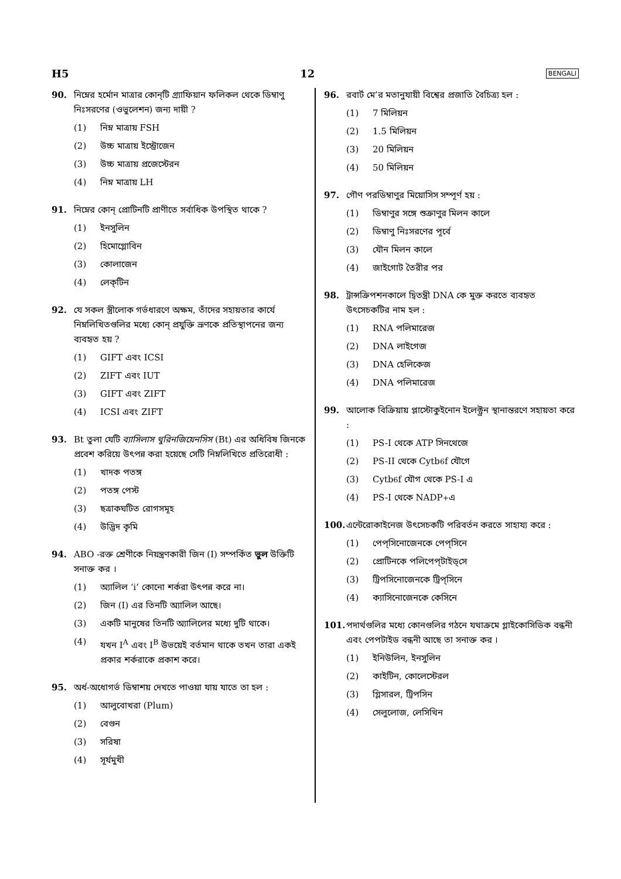H5 12 BENGALI
90. নিম্নের হর্মোন মাত্রার কোন্‌টি গ্র্যাফিয়ান ফলিকল থেকে ডিম্বাণু নিঃসরণের (ওভুলেশন) জন্য দায়ী ?
(1) নিম্ন মাত্রায় FSH
(2) উচ্চ মাত্রায় ইস্ট্রোজেন
(3) উচ্চ মাত্রায় প্রজেস্টেরন
(4) নিম্ন মাত্রায় LH
91. নিম্নের কোন্‌ প্রোটিনটি প্রাণীতে সর্বাধিক উপস্থিত থাকে ?
(1) ইনসুলিন
(2) হিমোগ্লোবিন
(3) কোলাজেন
(4) লেক্‌টিন
92. যে সকল স্ত্রীলোক গর্ভধারণে অক্ষম, তাঁদের সহায়তার কার্যে নিম্নলিখিতগুলির মধ্যে কোন্‌ প্রযুক্তি ভ্রূণকে প্রতিস্থাপনের জন্য ব্যবহৃত হয় ?
(1) GIFT এবং ICSI
(2) ZIFT এবং IUT
(3) GIFT এবং ZIFT
(4) ICSI এবং ZIFT
93. Bt তুলা যেটি ব্যাসিলাস থুরিনজিয়েনসিস (Bt) এর অধিবিষ জিনকে প্রবেশ করিয়ে উৎপন্ন করা হয়েছে সেটি নিম্নলিখিতে প্রতিরোধী :
(1) খাদক পতঙ্গ
(2) পতঙ্গ পেস্ট
(3) ছত্রাকঘটিত রোগসমূহ
(4) উদ্ভিদ কৃমি
94. ABO -রক্ত শ্রেণীকে নিয়ন্ত্রণকারী জিন (I) সম্পর্কিত ভুল উক্তিটি সনাক্ত কর ।
(1) অ্যালিল ‘i’ কোনো শর্করা উৎপন্ন করে না।
(2) জিন (I) এর তিনটি অ্যালিল আছে।
(3) একটি মানুষের তিনটি অ্যালিলের মধ্যে দুটি থাকে।
(4) যখন I<sup>A</sup> এবং I<sup>B</sup> উভয়েই বর্তমান থাকে তখন তারা একই প্রকার শর্করাকে প্রকাশ করে।
95. অর্ধ-অধোগর্ভ ডিম্বাশয় দেখতে পাওয়া যায় যাতে তা হল :
(1) আলুবোখরা (Plum)
(2) বেগুন
(3) সরিষা
(4) সূর্যমুখী
96. রবার্ট মে’র মতানুযায়ী বিশ্বের প্রজাতি বৈচিত্র্য হল :
(1) 7 মিলিয়ন
(2) 1.5 মিলিয়ন
(3) 20 মিলিয়ন
(4) 50 মিলিয়ন
97. গৌণ পরডিম্বাণুর মিয়োসিস সম্পূর্ণ হয় :
(1) ডিম্বাণুর সঙ্গে শুক্রাণুর মিলন কালে
(2) ডিম্বাণু নিঃসরণের পূর্বে
(3) যৌন মিলন কালে
(4) জাইগোট তৈরীর পর
98. ট্রান্সক্রিপশনকালে দ্বিতন্ত্রী DNA কে মুক্ত করতে ব্যবহৃত উৎসেচকটির নাম হল :
(1) RNA পলিমারেজ
(2) DNA লাইগেজ
(3) DNA হেলিকেজ
(4) DNA পলিমারেজ
99. আলোক বিক্রিয়ায় প্লাস্টোকুইনোন ইলেক্ট্রন স্থানান্তরণে সহায়তা করে :
(1) PS-I থেকে ATP সিনথেজে
(2) PS-II থেকে Cytb<sub>6</sub>f যৌগে
(3) Cytb<sub>6</sub>f যৌগ থেকে PS-I এ
(4) PS-I থেকে NADP<sup>+</sup> এ
100. এন্টেরোকাইনেজ উৎসেচকটি পরিবর্তন করতে সাহায্য করে :
(1) পেপ্‌সিনোজেনকে পেপ্‌সিনে
(2) প্রোটিনকে পলিপেপ্‌টাইড্‌সে
(3) ট্রিপসিনোজেনকে ট্রিপ্‌সিনে
(4) ক্যাসিনোজেনকে কেসিনে
101. পদার্থগুলির মধ্যে কোনগুলির গঠনে যথাক্রমে গ্লাইকোসিডিক বন্ধনী এবং পেপটাইড বন্ধনী আছে তা সনাক্ত কর ।
(1) ইনিউলিন, ইনসুলিন
(2) কাইটিন, কোলেস্টেরল
(3) গ্লিসারল, ট্রিপসিন
(4) সেলুলোজ, লেসিথিন